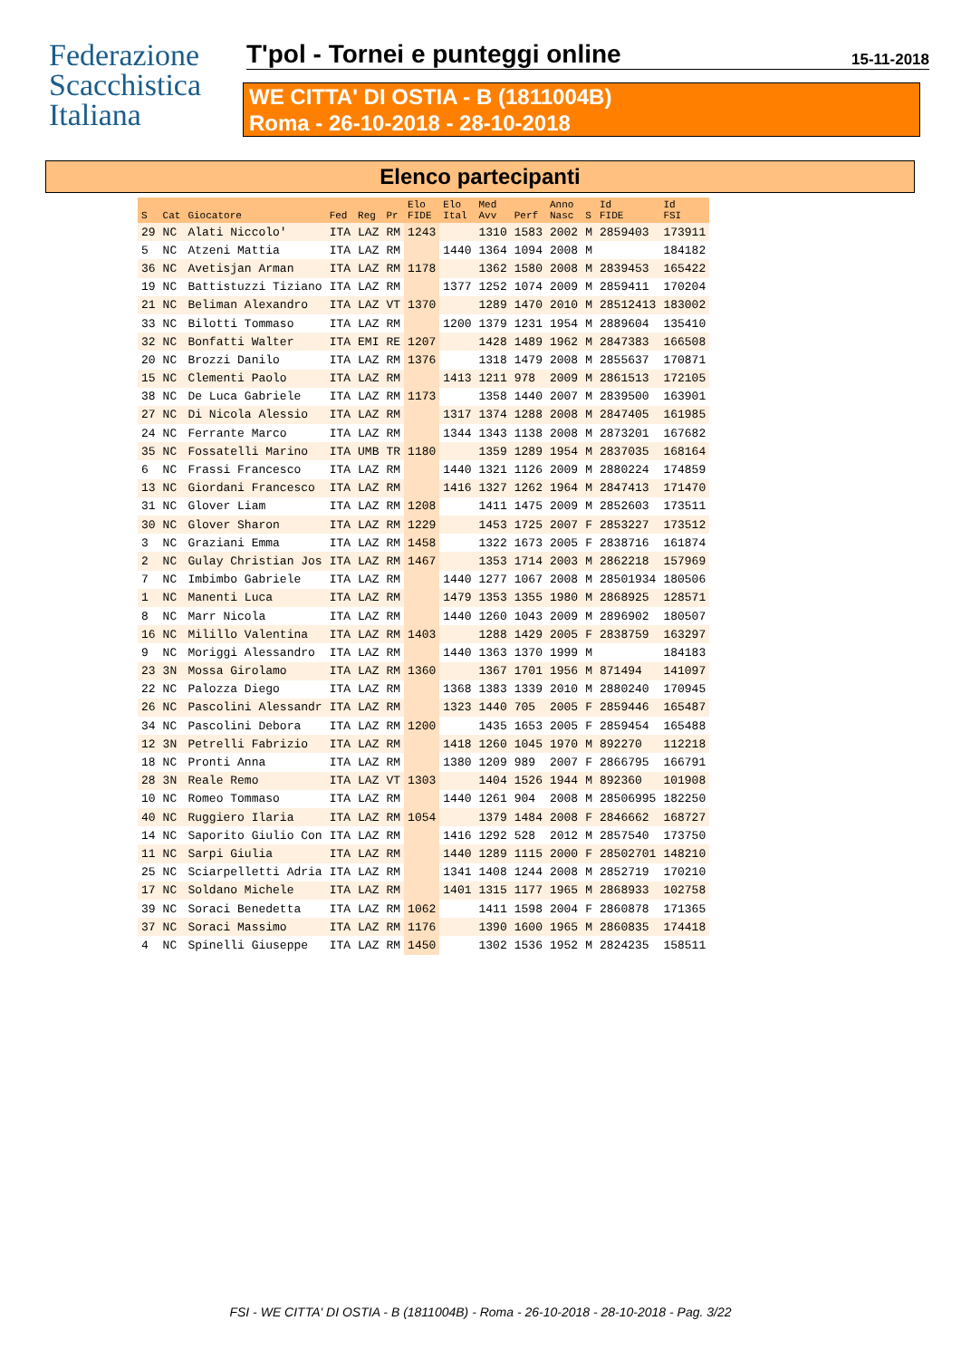Federazione
Scacchistica
Italiana
T'pol - Tornei e punteggi online
15-11-2018
WE CITTA' DI OSTIA - B (1811004B)
Roma - 26-10-2018 - 28-10-2018
Elenco partecipanti
| S | Cat | Giocatore | Fed | Reg | Pr | Elo FIDE | Elo Ital | Med Avv | Perf | Anno Nasc | S | Id FIDE | Id FSI |
| --- | --- | --- | --- | --- | --- | --- | --- | --- | --- | --- | --- | --- | --- |
| 29 | NC | Alati Niccolo' | ITA | LAZ | RM | 1243 | | 1310 | 1583 | 2002 | M | 2859403 | 173911 |
| 5 | NC | Atzeni Mattia | ITA | LAZ | RM | | 1440 | 1364 | 1094 | 2008 | M | | 184182 |
| 36 | NC | Avetisjan Arman | ITA | LAZ | RM | 1178 | | 1362 | 1580 | 2008 | M | 2839453 | 165422 |
| 19 | NC | Battistuzzi Tiziano | ITA | LAZ | RM | | 1377 | 1252 | 1074 | 2009 | M | 2859411 | 170204 |
| 21 | NC | Beliman Alexandro | ITA | LAZ | VT | 1370 | | 1289 | 1470 | 2010 | M | 28512413 | 183002 |
| 33 | NC | Bilotti Tommaso | ITA | LAZ | RM | | 1200 | 1379 | 1231 | 1954 | M | 2889604 | 135410 |
| 32 | NC | Bonfatti Walter | ITA | EMI | RE | 1207 | | 1428 | 1489 | 1962 | M | 2847383 | 166508 |
| 20 | NC | Brozzi Danilo | ITA | LAZ | RM | 1376 | | 1318 | 1479 | 2008 | M | 2855637 | 170871 |
| 15 | NC | Clementi Paolo | ITA | LAZ | RM | | 1413 | 1211 | 978 | 2009 | M | 2861513 | 172105 |
| 38 | NC | De Luca Gabriele | ITA | LAZ | RM | 1173 | | 1358 | 1440 | 2007 | M | 2839500 | 163901 |
| 27 | NC | Di Nicola Alessio | ITA | LAZ | RM | | 1317 | 1374 | 1288 | 2008 | M | 2847405 | 161985 |
| 24 | NC | Ferrante Marco | ITA | LAZ | RM | | 1344 | 1343 | 1138 | 2008 | M | 2873201 | 167682 |
| 35 | NC | Fossatelli Marino | ITA | UMB | TR | 1180 | | 1359 | 1289 | 1954 | M | 2837035 | 168164 |
| 6 | NC | Frassi Francesco | ITA | LAZ | RM | | 1440 | 1321 | 1126 | 2009 | M | 2880224 | 174859 |
| 13 | NC | Giordani Francesco | ITA | LAZ | RM | | 1416 | 1327 | 1262 | 1964 | M | 2847413 | 171470 |
| 31 | NC | Glover Liam | ITA | LAZ | RM | 1208 | | 1411 | 1475 | 2009 | M | 2852603 | 173511 |
| 30 | NC | Glover Sharon | ITA | LAZ | RM | 1229 | | 1453 | 1725 | 2007 | F | 2853227 | 173512 |
| 3 | NC | Graziani Emma | ITA | LAZ | RM | 1458 | | 1322 | 1673 | 2005 | F | 2838716 | 161874 |
| 2 | NC | Gulay Christian Jos | ITA | LAZ | RM | 1467 | | 1353 | 1714 | 2003 | M | 2862218 | 157969 |
| 7 | NC | Imbimbo Gabriele | ITA | LAZ | RM | | 1440 | 1277 | 1067 | 2008 | M | 28501934 | 180506 |
| 1 | NC | Manenti Luca | ITA | LAZ | RM | | 1479 | 1353 | 1355 | 1980 | M | 2868925 | 128571 |
| 8 | NC | Marr Nicola | ITA | LAZ | RM | | 1440 | 1260 | 1043 | 2009 | M | 2896902 | 180507 |
| 16 | NC | Milillo Valentina | ITA | LAZ | RM | 1403 | | 1288 | 1429 | 2005 | F | 2838759 | 163297 |
| 9 | NC | Moriggi Alessandro | ITA | LAZ | RM | | 1440 | 1363 | 1370 | 1999 | M | | 184183 |
| 23 | 3N | Mossa Girolamo | ITA | LAZ | RM | 1360 | | 1367 | 1701 | 1956 | M | 871494 | 141097 |
| 22 | NC | Palozza Diego | ITA | LAZ | RM | | 1368 | 1383 | 1339 | 2010 | M | 2880240 | 170945 |
| 26 | NC | Pascolini Alessandr | ITA | LAZ | RM | | 1323 | 1440 | 705 | 2005 | F | 2859446 | 165487 |
| 34 | NC | Pascolini Debora | ITA | LAZ | RM | 1200 | | 1435 | 1653 | 2005 | F | 2859454 | 165488 |
| 12 | 3N | Petrelli Fabrizio | ITA | LAZ | RM | | 1418 | 1260 | 1045 | 1970 | M | 892270 | 112218 |
| 18 | NC | Pronti Anna | ITA | LAZ | RM | | 1380 | 1209 | 989 | 2007 | F | 2866795 | 166791 |
| 28 | 3N | Reale Remo | ITA | LAZ | VT | 1303 | | 1404 | 1526 | 1944 | M | 892360 | 101908 |
| 10 | NC | Romeo Tommaso | ITA | LAZ | RM | | 1440 | 1261 | 904 | 2008 | M | 28506995 | 182250 |
| 40 | NC | Ruggiero Ilaria | ITA | LAZ | RM | 1054 | | 1379 | 1484 | 2008 | F | 2846662 | 168727 |
| 14 | NC | Saporito Giulio Con | ITA | LAZ | RM | | 1416 | 1292 | 528 | 2012 | M | 2857540 | 173750 |
| 11 | NC | Sarpi Giulia | ITA | LAZ | RM | | 1440 | 1289 | 1115 | 2000 | F | 28502701 | 148210 |
| 25 | NC | Sciarpelletti Adria | ITA | LAZ | RM | | 1341 | 1408 | 1244 | 2008 | M | 2852719 | 170210 |
| 17 | NC | Soldano Michele | ITA | LAZ | RM | | 1401 | 1315 | 1177 | 1965 | M | 2868933 | 102758 |
| 39 | NC | Soraci Benedetta | ITA | LAZ | RM | 1062 | | 1411 | 1598 | 2004 | F | 2860878 | 171365 |
| 37 | NC | Soraci Massimo | ITA | LAZ | RM | 1176 | | 1390 | 1600 | 1965 | M | 2860835 | 174418 |
| 4 | NC | Spinelli Giuseppe | ITA | LAZ | RM | 1450 | | 1302 | 1536 | 1952 | M | 2824235 | 158511 |
FSI - WE CITTA' DI OSTIA - B (1811004B) - Roma - 26-10-2018 - 28-10-2018 - Pag. 3/22